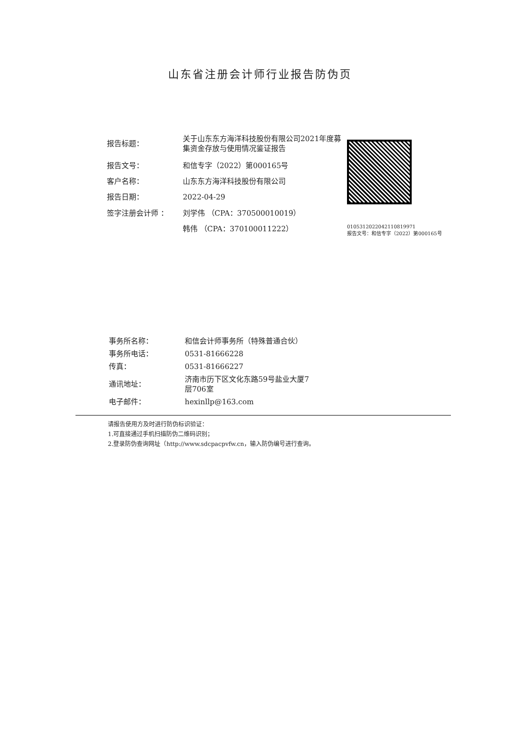山东省注册会计师行业报告防伪页
| 报告标题： | 关于山东东方海洋科技股份有限公司2021年度募集资金存放与使用情况鉴证报告 |
| 报告文号： | 和信专字（2022）第000165号 |
| 客户名称： | 山东东方海洋科技股份有限公司 |
| 报告日期： | 2022-04-29 |
| 签字注册会计师 ： | 刘学伟 （CPA：370500010019） |
| | 韩伟 （CPA：370100011222） |
010531202204211081997​1
报告文号：和信专字（2022）第000165号
| 事务所名称： | 和信会计师事务所（特殊普通合伙） |
| 事务所电话： | 0531-81666228 |
| 传真： | 0531-81666227 |
| 通讯地址： | 济南市历下区文化东路59号盐业大厦7 层706室 |
| 电子邮件： | hexinllp@163.com |
请报告使用方及时进行防伪标识验证：
1.可直接通过手机扫描防伪二维码识别；
2.登录防伪查询网址（http://www.sdcpacpvfw.cn，输入防伪编号进行查询。